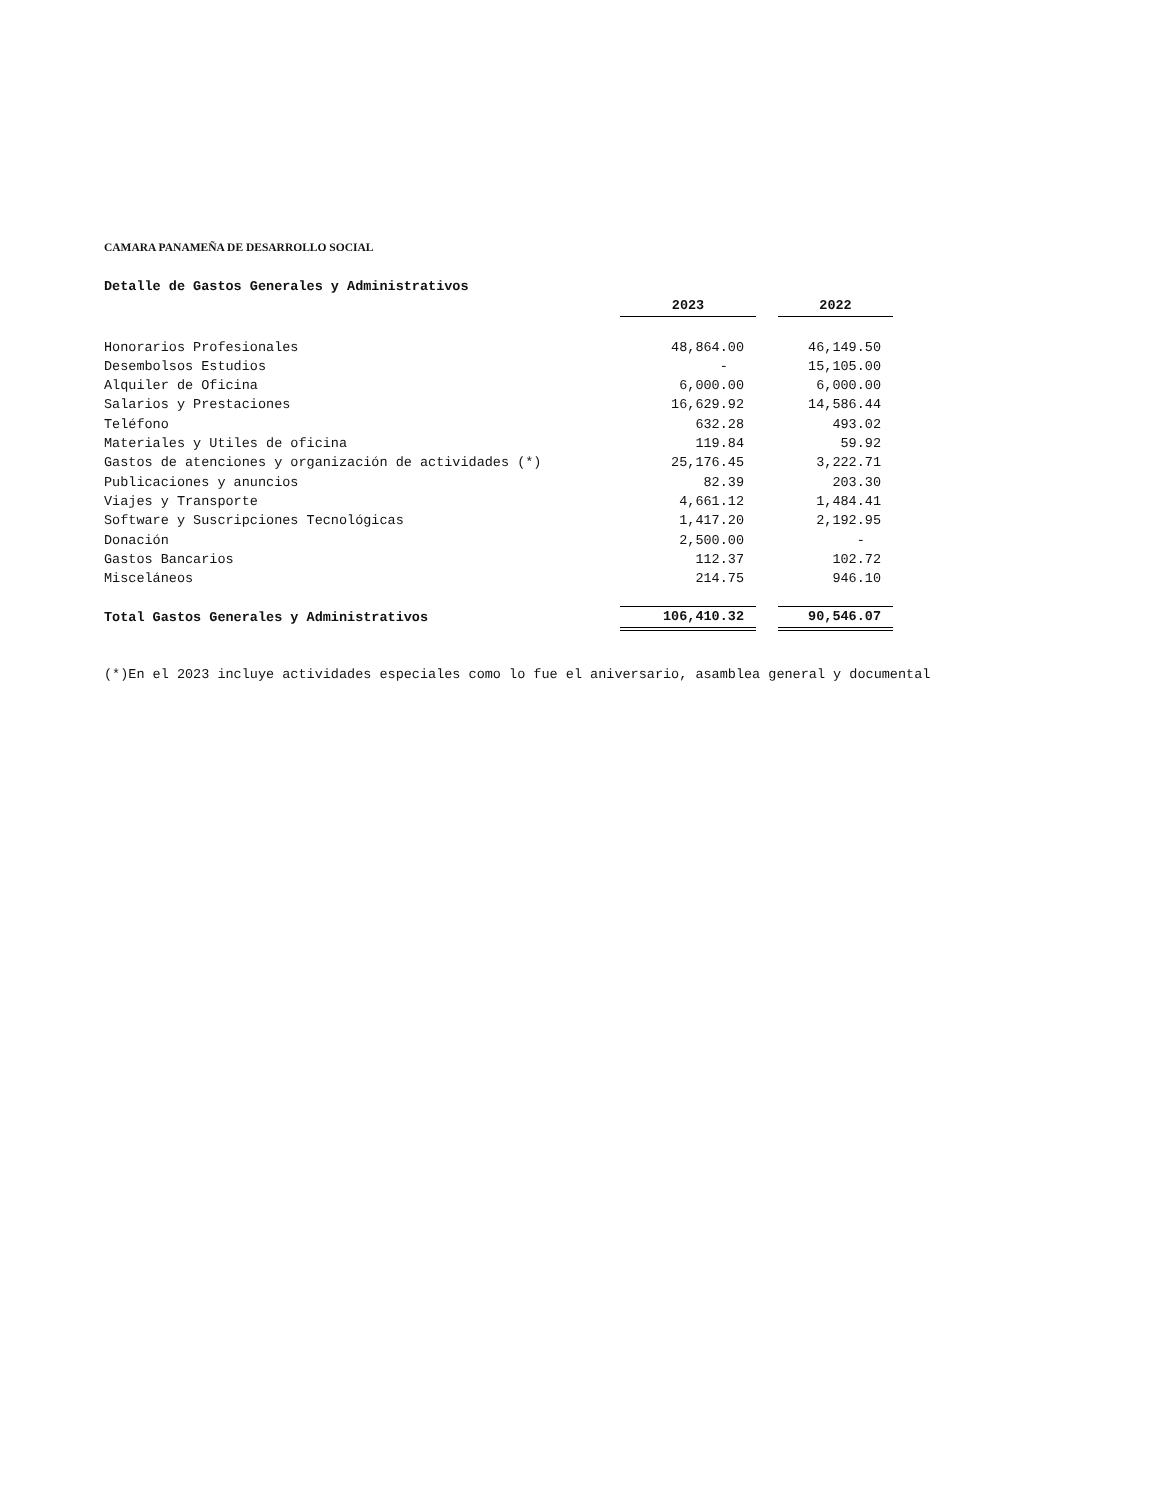CAMARA PANAMEÑA DE DESARROLLO SOCIAL
| Detalle de Gastos Generales y Administrativos | | | |
| | 2023 | | 2022 |
| Honorarios Profesionales | 48,864.00 | | 46,149.50 |
| Desembolsos Estudios | - | | 15,105.00 |
| Alquiler de Oficina | 6,000.00 | | 6,000.00 |
| Salarios y Prestaciones | 16,629.92 | | 14,586.44 |
| Teléfono | 632.28 | | 493.02 |
| Materiales y Utiles de oficina | 119.84 | | 59.92 |
| Gastos de atenciones y organización de actividades (*) | 25,176.45 | | 3,222.71 |
| Publicaciones y anuncios | 82.39 | | 203.30 |
| Viajes y Transporte | 4,661.12 | | 1,484.41 |
| Software y Suscripciones Tecnológicas | 1,417.20 | | 2,192.95 |
| Donación | 2,500.00 | | - |
| Gastos Bancarios | 112.37 | | 102.72 |
| Misceláneos | 214.75 | | 946.10 |
| Total Gastos Generales y Administrativos | 106,410.32 | | 90,546.07 |
(*)En el 2023 incluye actividades especiales como lo fue el aniversario, asamblea general y documental